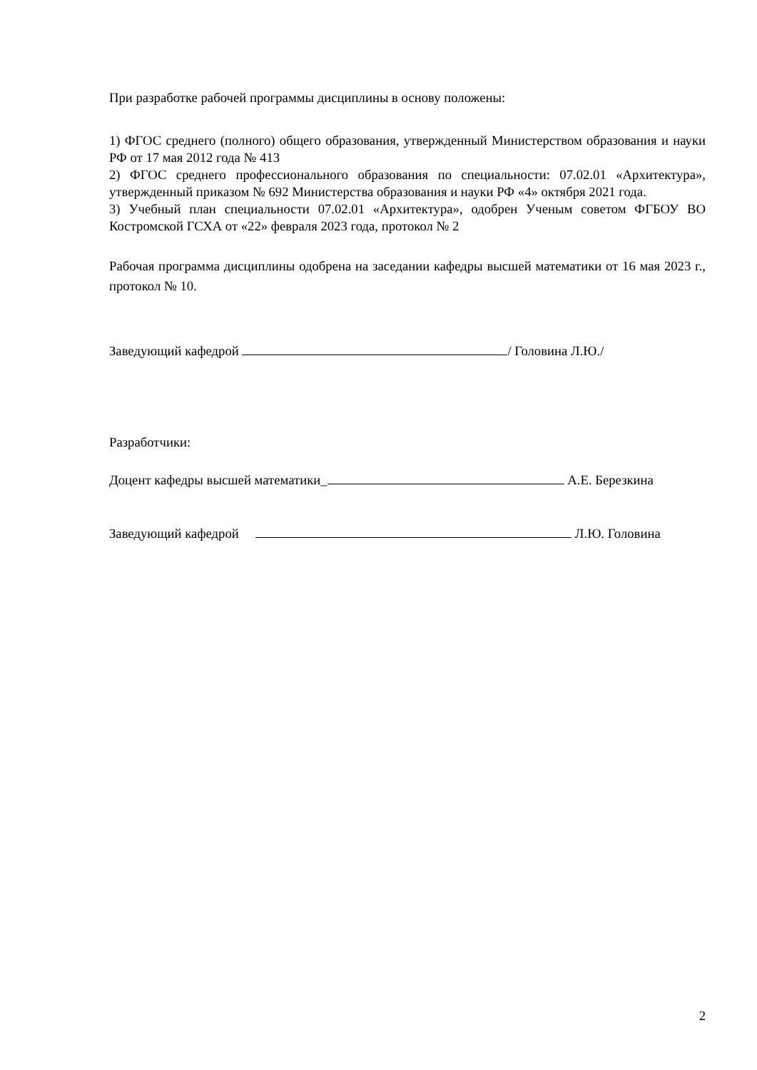При разработке рабочей программы дисциплины в основу положены:
1) ФГОС среднего (полного) общего образования, утвержденный Министерством образования и науки РФ от 17 мая 2012 года № 413
2) ФГОС среднего профессионального образования по специальности: 07.02.01 «Архитектура», утвержденный приказом № 692 Министерства образования и науки РФ «4» октября 2021 года.
3) Учебный план специальности 07.02.01 «Архитектура», одобрен Ученым советом ФГБОУ ВО Костромской ГСХА от «22» февраля 2023 года, протокол № 2
Рабочая программа дисциплины одобрена на заседании кафедры высшей математики от 16 мая 2023 г., протокол № 10.
Заведующий кафедрой / Головина Л.Ю./
Разработчики:
Доцент кафедры высшей математики_ А.Е. Березкина
Заведующий кафедрой Л.Ю. Головина
2